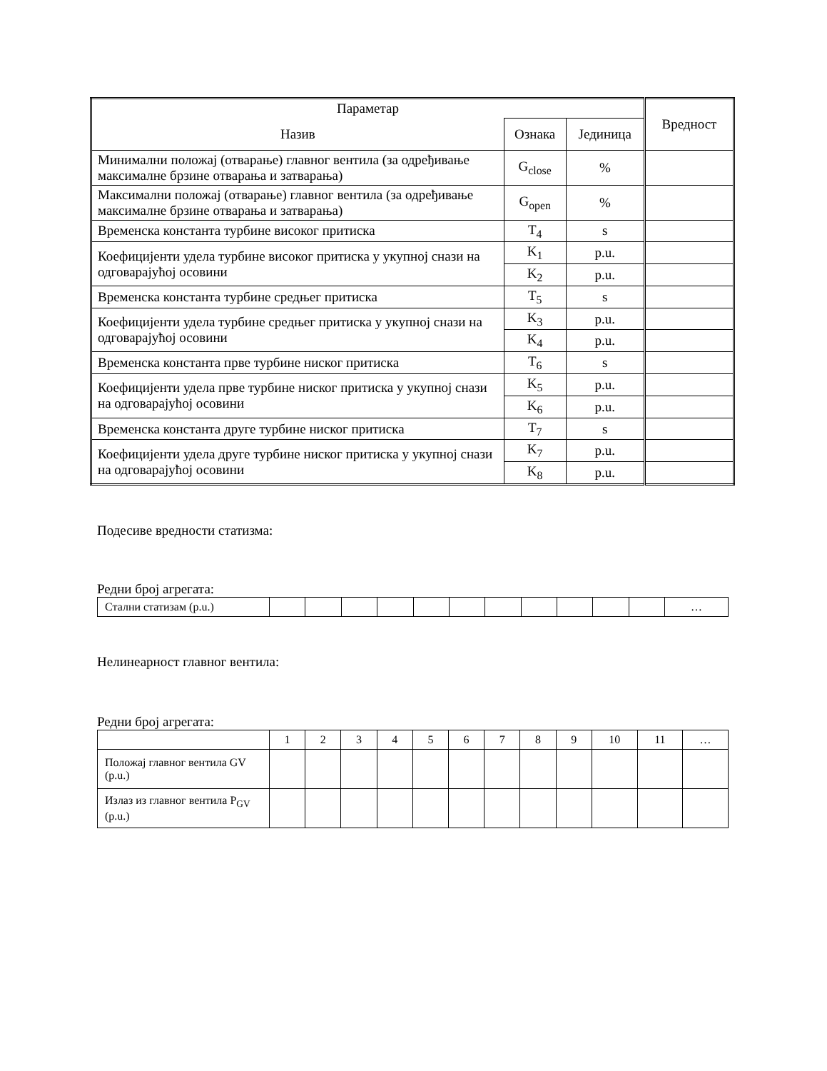| Параметар | | | Вредност |
| Назив | Ознака | Јединица | |
| Минимални положај (отварање) главног вентила (за одређивање максималне брзине отварања и затварања) | G<sub>close</sub> | % | |
| Максимални положај (отварање) главног вентила (за одређивање максималне брзине отварања и затварања) | G<sub>open</sub> | % | |
| Временска константа турбине високог притиска | T<sub>4</sub> | s | |
| Коефицијенти удела турбине високог притиска у укупној снази на одговарајућој осовини | K<sub>1</sub> | p.u. | |
| | K<sub>2</sub> | p.u. | |
| Временска константа турбине средњег притиска | T<sub>5</sub> | s | |
| Коефицијенти удела турбине средњег притиска у укупној снази на одговарајућој осовини | K<sub>3</sub> | p.u. | |
| | K<sub>4</sub> | p.u. | |
| Временска константа прве турбине ниског притиска | T<sub>6</sub> | s | |
| Коефицијенти удела прве турбине ниског притиска у укупној снази на одговарајућој осовини | K<sub>5</sub> | p.u. | |
| | K<sub>6</sub> | p.u. | |
| Временска константа друге турбине ниског притиска | T<sub>7</sub> | s | |
| Коефицијенти удела друге турбине ниског притиска у укупној снази на одговарајућој осовини | K<sub>7</sub> | p.u. | |
| | K<sub>8</sub> | p.u. | |
Подесиве вредности статизма:
Редни број агрегата:
| Стални статизам (p.u.) | | | | | | | | | | | | … |
Нелинеарност главног вентила:
Редни број агрегата:
| | 1 | 2 | 3 | 4 | 5 | 6 | 7 | 8 | 9 | 10 | 11 | … |
| Положај главног вентила GV (p.u.) | | | | | | | | | | | | |
| Излаз из главног вентила P<sub>GV</sub> (p.u.) | | | | | | | | | | | | |